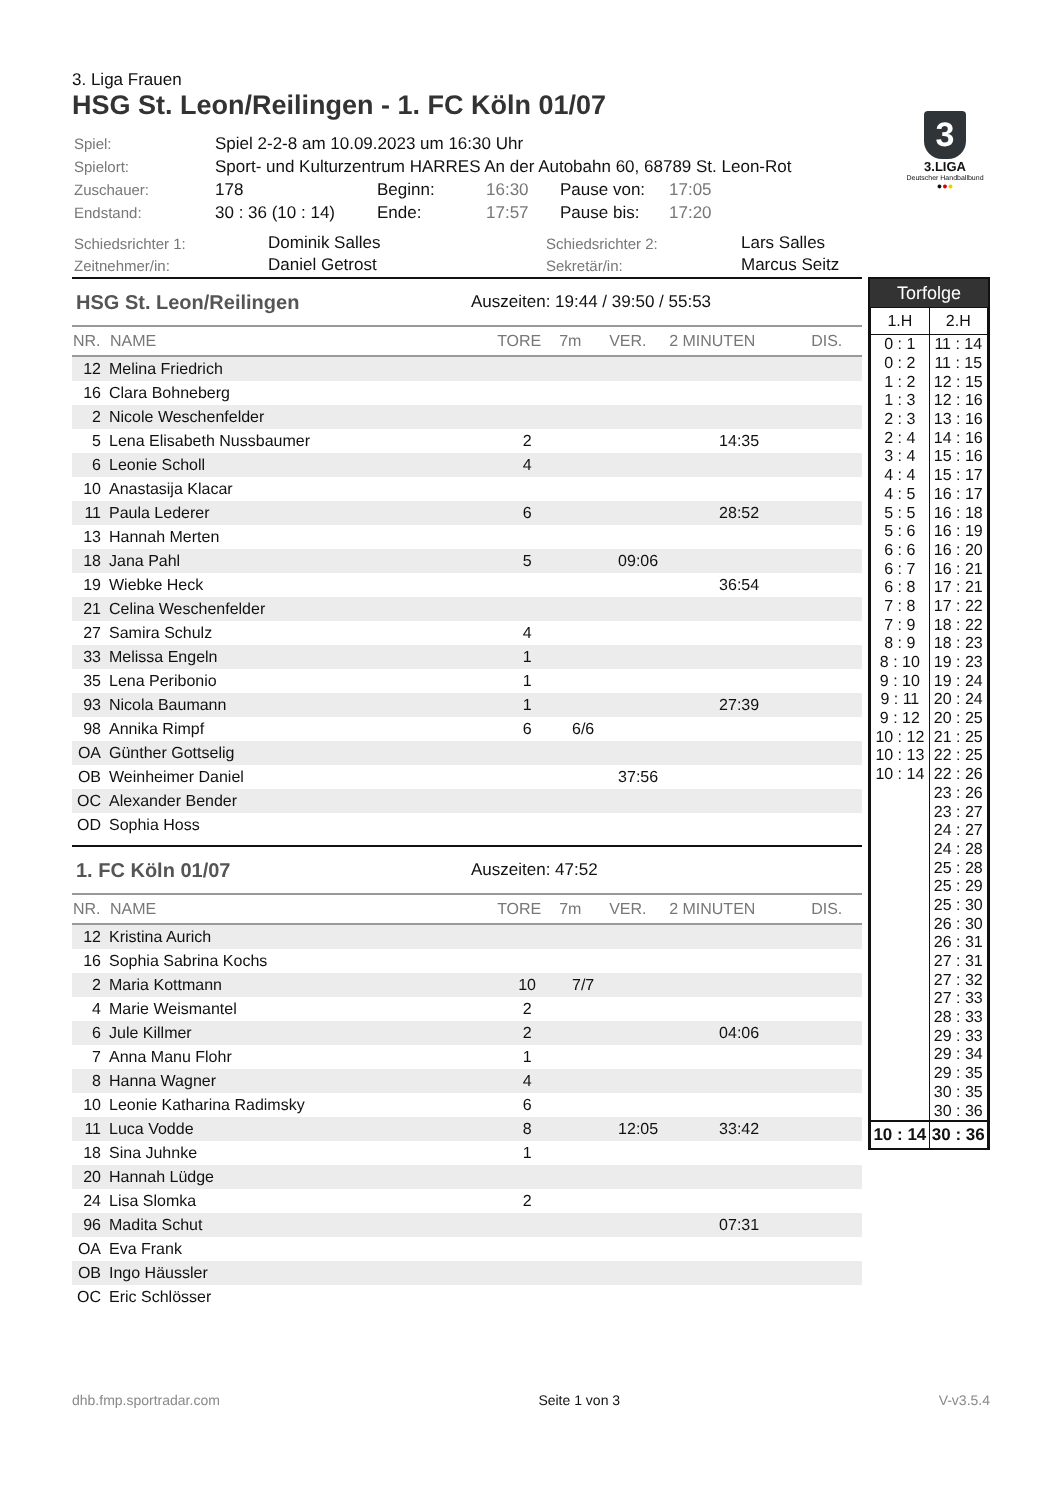3. Liga Frauen
HSG St. Leon/Reilingen - 1. FC Köln 01/07
| Spiel: | Spiel 2-2-8 am 10.09.2023 um 16:30 Uhr | | | | |
| Spielort: | Sport- und Kulturzentrum HARRES An der Autobahn 60, 68789 St. Leon-Rot | | | | |
| Zuschauer: | 178 | Beginn: | 16:30 | Pause von: | 17:05 |
| Endstand: | 30 : 36 (10 : 14) | Ende: | 17:57 | Pause bis: | 17:20 |
3
3.LIGA
Deutscher Handballbund
●●●
| Schiedsrichter 1: | Dominik Salles | Schiedsrichter 2: | Lars Salles |
| Zeitnehmer/in: | Daniel Getrost | Sekretär/in: | Marcus Seitz |
HSG St. Leon/Reilingen Auszeiten: 19:44 / 39:50 / 55:53
| NR. | NAME | TORE | 7m | VER. | 2 MINUTEN | DIS. |
| --- | --- | --- | --- | --- | --- | --- |
| 12 | Melina Friedrich | | | | | |
| 16 | Clara Bohneberg | | | | | |
| 2 | Nicole Weschenfelder | | | | | |
| 5 | Lena Elisabeth Nussbaumer | 2 | | | 14:35 | |
| 6 | Leonie Scholl | 4 | | | | |
| 10 | Anastasija Klacar | | | | | |
| 11 | Paula Lederer | 6 | | | 28:52 | |
| 13 | Hannah Merten | | | | | |
| 18 | Jana Pahl | 5 | | 09:06 | | |
| 19 | Wiebke Heck | | | | 36:54 | |
| 21 | Celina Weschenfelder | | | | | |
| 27 | Samira Schulz | 4 | | | | |
| 33 | Melissa Engeln | 1 | | | | |
| 35 | Lena Peribonio | 1 | | | | |
| 93 | Nicola Baumann | 1 | | | 27:39 | |
| 98 | Annika Rimpf | 6 | 6/6 | | | |
| OA | Günther Gottselig | | | | | |
| OB | Weinheimer Daniel | | | 37:56 | | |
| OC | Alexander Bender | | | | | |
| OD | Sophia Hoss | | | | | |
1. FC Köln 01/07 Auszeiten: 47:52
| NR. | NAME | TORE | 7m | VER. | 2 MINUTEN | DIS. |
| --- | --- | --- | --- | --- | --- | --- |
| 12 | Kristina Aurich | | | | | |
| 16 | Sophia Sabrina Kochs | | | | | |
| 2 | Maria Kottmann | 10 | 7/7 | | | |
| 4 | Marie Weismantel | 2 | | | | |
| 6 | Jule Killmer | 2 | | | 04:06 | |
| 7 | Anna Manu Flohr | 1 | | | | |
| 8 | Hanna Wagner | 4 | | | | |
| 10 | Leonie Katharina Radimsky | 6 | | | | |
| 11 | Luca Vodde | 8 | | 12:05 | 33:42 | |
| 18 | Sina Juhnke | 1 | | | | |
| 20 | Hannah Lüdge | | | | | |
| 24 | Lisa Slomka | 2 | | | | |
| 96 | Madita Schut | | | | 07:31 | |
| OA | Eva Frank | | | | | |
| OB | Ingo Häussler | | | | | |
| OC | Eric Schlösser | | | | | |
Torfolge
| 1.H | 2.H |
| --- | --- |
| 0 : 1 | 11 : 14 |
| 0 : 2 | 11 : 15 |
| 1 : 2 | 12 : 15 |
| 1 : 3 | 12 : 16 |
| 2 : 3 | 13 : 16 |
| 2 : 4 | 14 : 16 |
| 3 : 4 | 15 : 16 |
| 4 : 4 | 15 : 17 |
| 4 : 5 | 16 : 17 |
| 5 : 5 | 16 : 18 |
| 5 : 6 | 16 : 19 |
| 6 : 6 | 16 : 20 |
| 6 : 7 | 16 : 21 |
| 6 : 8 | 17 : 21 |
| 7 : 8 | 17 : 22 |
| 7 : 9 | 18 : 22 |
| 8 : 9 | 18 : 23 |
| 8 : 10 | 19 : 23 |
| 9 : 10 | 19 : 24 |
| 9 : 11 | 20 : 24 |
| 9 : 12 | 20 : 25 |
| 10 : 12 | 21 : 25 |
| 10 : 13 | 22 : 25 |
| 10 : 14 | 22 : 26 |
| | 23 : 26 |
| | 23 : 27 |
| | 24 : 27 |
| | 24 : 28 |
| | 25 : 28 |
| | 25 : 29 |
| | 25 : 30 |
| | 26 : 30 |
| | 26 : 31 |
| | 27 : 31 |
| | 27 : 32 |
| | 27 : 33 |
| | 28 : 33 |
| | 29 : 33 |
| | 29 : 34 |
| | 29 : 35 |
| | 30 : 35 |
| | 30 : 36 |
| 10 : 14 | 30 : 36 |
dhb.fmp.sportradar.com Seite 1 von 3 V-v3.5.4